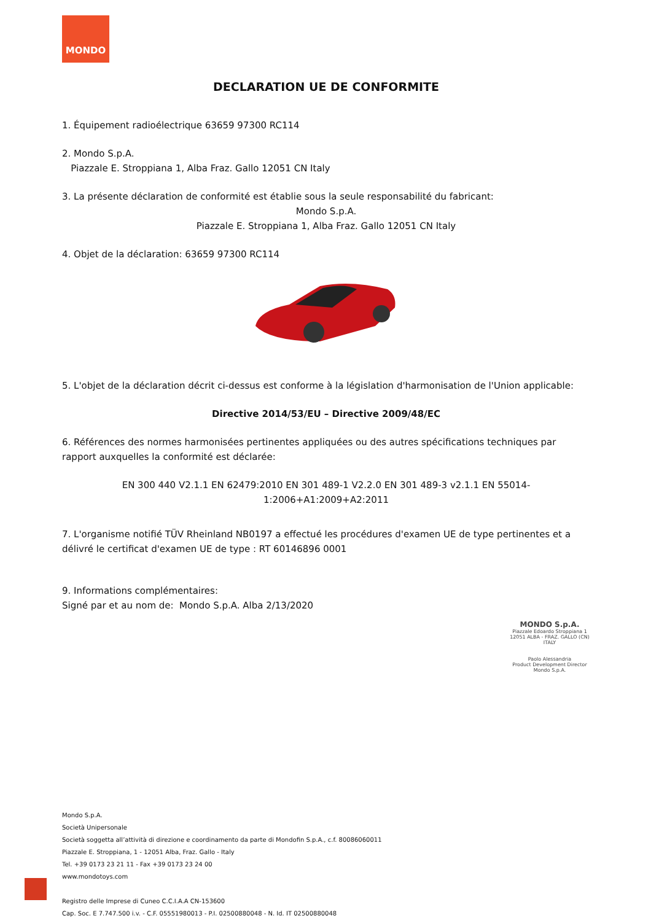MONDO
DECLARATION UE DE CONFORMITE
1. Équipement radioélectrique 63659 97300 RC114
2. Mondo S.p.A.
Piazzale E. Stroppiana 1, Alba Fraz. Gallo 12051 CN Italy
3. La présente déclaration de conformité est établie sous la seule responsabilité du fabricant:
Mondo S.p.A.
Piazzale E. Stroppiana 1, Alba Fraz. Gallo 12051 CN Italy
4. Objet de la déclaration: 63659 97300 RC114
5. L'objet de la déclaration décrit ci-dessus est conforme à la législation d'harmonisation de l'Union applicable:
Directive 2014/53/EU – Directive 2009/48/EC
6. Références des normes harmonisées pertinentes appliquées ou des autres spécifications techniques par rapport auxquelles la conformité est déclarée:
EN 300 440 V2.1.1 EN 62479:2010 EN 301 489-1 V2.2.0 EN 301 489-3 v2.1.1 EN 55014-1:2006+A1:2009+A2:2011
7. L'organisme notifié TÜV Rheinland NB0197 a effectué les procédures d'examen UE de type pertinentes et a délivré le certificat d'examen UE de type : RT 60146896 0001
9. Informations complémentaires:
Signé par et au nom de: Mondo S.p.A. Alba 2/13/2020
MONDO S.p.A.
Piazzale Edoardo Stroppiana 1
12051 ALBA - FRAZ. GALLO (CN)
ITALY
Paolo Alessandria
Product Development Director
Mondo S.p.A.
Mondo S.p.A.
Società Unipersonale
Società soggetta all’attività di direzione e coordinamento da parte di Mondofin S.p.A., c.f. 80086060011
Piazzale E. Stroppiana, 1 - 12051 Alba, Fraz. Gallo - Italy
Tel. +39 0173 23 21 11 - Fax +39 0173 23 24 00
www.mondotoys.com
Registro delle Imprese di Cuneo C.C.I.A.A CN-153600
Cap. Soc. E 7.747.500 i.v. - C.F. 05551980013 - P.I. 02500880048 - N. Id. IT 02500880048